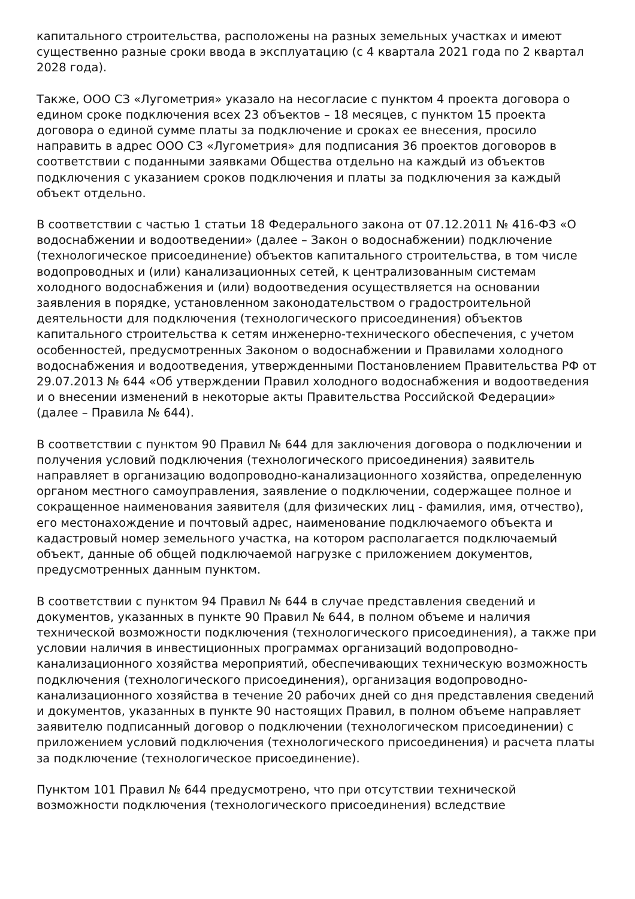капитального строительства, расположены на разных земельных участках и имеют существенно разные сроки ввода в эксплуатацию (с 4 квартала 2021 года по 2 квартал 2028 года).
Также, ООО СЗ «Лугометрия» указало на несогласие с пунктом 4 проекта договора о едином сроке подключения всех 23 объектов – 18 месяцев, с пунктом 15 проекта договора о единой сумме платы за подключение и сроках ее внесения, просило направить в адрес ООО СЗ «Лугометрия» для подписания 36 проектов договоров в соответствии с поданными заявками Общества отдельно на каждый из объектов подключения с указанием сроков подключения и платы за подключения за каждый объект отдельно.
В соответствии с частью 1 статьи 18 Федерального закона от 07.12.2011 № 416-ФЗ «О водоснабжении и водоотведении» (далее – Закон о водоснабжении) подключение (технологическое присоединение) объектов капитального строительства, в том числе водопроводных и (или) канализационных сетей, к централизованным системам холодного водоснабжения и (или) водоотведения осуществляется на основании заявления в порядке, установленном законодательством о градостроительной деятельности для подключения (технологического присоединения) объектов капитального строительства к сетям инженерно-технического обеспечения, с учетом особенностей, предусмотренных Законом о водоснабжении и Правилами холодного водоснабжения и водоотведения, утвержденными Постановлением Правительства РФ от 29.07.2013 № 644 «Об утверждении Правил холодного водоснабжения и водоотведения и о внесении изменений в некоторые акты Правительства Российской Федерации» (далее – Правила № 644).
В соответствии с пунктом 90 Правил № 644 для заключения договора о подключении и получения условий подключения (технологического присоединения) заявитель направляет в организацию водопроводно-канализационного хозяйства, определенную органом местного самоуправления, заявление о подключении, содержащее полное и сокращенное наименования заявителя (для физических лиц - фамилия, имя, отчество), его местонахождение и почтовый адрес, наименование подключаемого объекта и кадастровый номер земельного участка, на котором располагается подключаемый объект, данные об общей подключаемой нагрузке с приложением документов, предусмотренных данным пунктом.
В соответствии с пунктом 94 Правил № 644 в случае представления сведений и документов, указанных в пункте 90 Правил № 644, в полном объеме и наличия технической возможности подключения (технологического присоединения), а также при условии наличия в инвестиционных программах организаций водопроводно-канализационного хозяйства мероприятий, обеспечивающих техническую возможность подключения (технологического присоединения), организация водопроводно-канализационного хозяйства в течение 20 рабочих дней со дня представления сведений и документов, указанных в пункте 90 настоящих Правил, в полном объеме направляет заявителю подписанный договор о подключении (технологическом присоединении) с приложением условий подключения (технологического присоединения) и расчета платы за подключение (технологическое присоединение).
Пунктом 101 Правил № 644 предусмотрено, что при отсутствии технической возможности подключения (технологического присоединения) вследствие